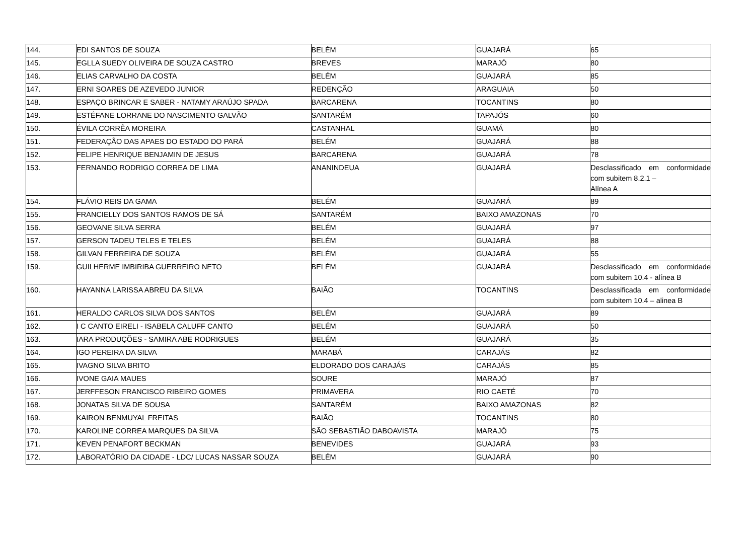| 144. | EDI SANTOS DE SOUZA | BELÉM | GUAJARÁ | 65 |
| 145. | EGLLA SUEDY OLIVEIRA DE SOUZA CASTRO | BREVES | MARAJÓ | 80 |
| 146. | ELIAS CARVALHO DA COSTA | BELÉM | GUAJARÁ | 85 |
| 147. | ERNI SOARES DE AZEVEDO JUNIOR | REDENÇÃO | ARAGUAIA | 50 |
| 148. | ESPAÇO BRINCAR E SABER - NATAMY ARAÚJO SPADA | BARCARENA | TOCANTINS | 80 |
| 149. | ESTÉFANE LORRANE DO NASCIMENTO GALVÃO | SANTARÉM | TAPAJÓS | 60 |
| 150. | ÉVILA CORRÊA MOREIRA | CASTANHAL | GUAMÁ | 80 |
| 151. | FEDERAÇÃO DAS APAES DO ESTADO DO PARÁ | BELÉM | GUAJARÁ | 88 |
| 152. | FELIPE HENRIQUE BENJAMIN DE JESUS | BARCARENA | GUAJARÁ | 78 |
| 153. | FERNANDO RODRIGO CORREA DE LIMA | ANANINDEUA | GUAJARÁ | Desclassificado em conformidade com subitem 8.2.1 – Alínea A |
| 154. | FLÁVIO REIS DA GAMA | BELÉM | GUAJARÁ | 89 |
| 155. | FRANCIELLY DOS SANTOS RAMOS DE SÁ | SANTARÉM | BAIXO AMAZONAS | 70 |
| 156. | GEOVANE SILVA SERRA | BELÉM | GUAJARÁ | 97 |
| 157. | GERSON TADEU TELES E TELES | BELÉM | GUAJARÁ | 88 |
| 158. | GILVAN FERREIRA DE SOUZA | BELÉM | GUAJARÁ | 55 |
| 159. | GUILHERME IMBIRIBA GUERREIRO NETO | BELÉM | GUAJARÁ | Desclassificado em conformidade com subitem 10.4 - alínea B |
| 160. | HAYANNA LARISSA ABREU DA SILVA | BAIÃO | TOCANTINS | Desclassificada em conformidade com subitem 10.4 – alinea B |
| 161. | HERALDO CARLOS SILVA DOS SANTOS | BELÉM | GUAJARÁ | 89 |
| 162. | I C CANTO EIRELI - ISABELA CALUFF CANTO | BELÉM | GUAJARÁ | 50 |
| 163. | IARA PRODUÇÕES - SAMIRA ABE RODRIGUES | BELÉM | GUAJARÁ | 35 |
| 164. | IGO PEREIRA DA SILVA | MARABÁ | CARAJÁS | 82 |
| 165. | IVAGNO SILVA BRITO | ELDORADO DOS CARAJÁS | CARAJÁS | 85 |
| 166. | IVONE GAIA MAUES | SOURE | MARAJÓ | 87 |
| 167. | JERFFESON FRANCISCO RIBEIRO GOMES | PRIMAVERA | RIO CAETÉ | 70 |
| 168. | JONATAS SILVA DE SOUSA | SANTARÉM | BAIXO AMAZONAS | 82 |
| 169. | KAIRON BENMUYAL FREITAS | BAIÃO | TOCANTINS | 80 |
| 170. | KAROLINE CORREA MARQUES DA SILVA | SÃO SEBASTIÃO DABOAVISTA | MARAJÓ | 75 |
| 171. | KEVEN PENAFORT BECKMAN | BENEVIDES | GUAJARÁ | 93 |
| 172. | LABORATÓRIO DA CIDADE - LDC/ LUCAS NASSAR SOUZA | BELÉM | GUAJARÁ | 90 |